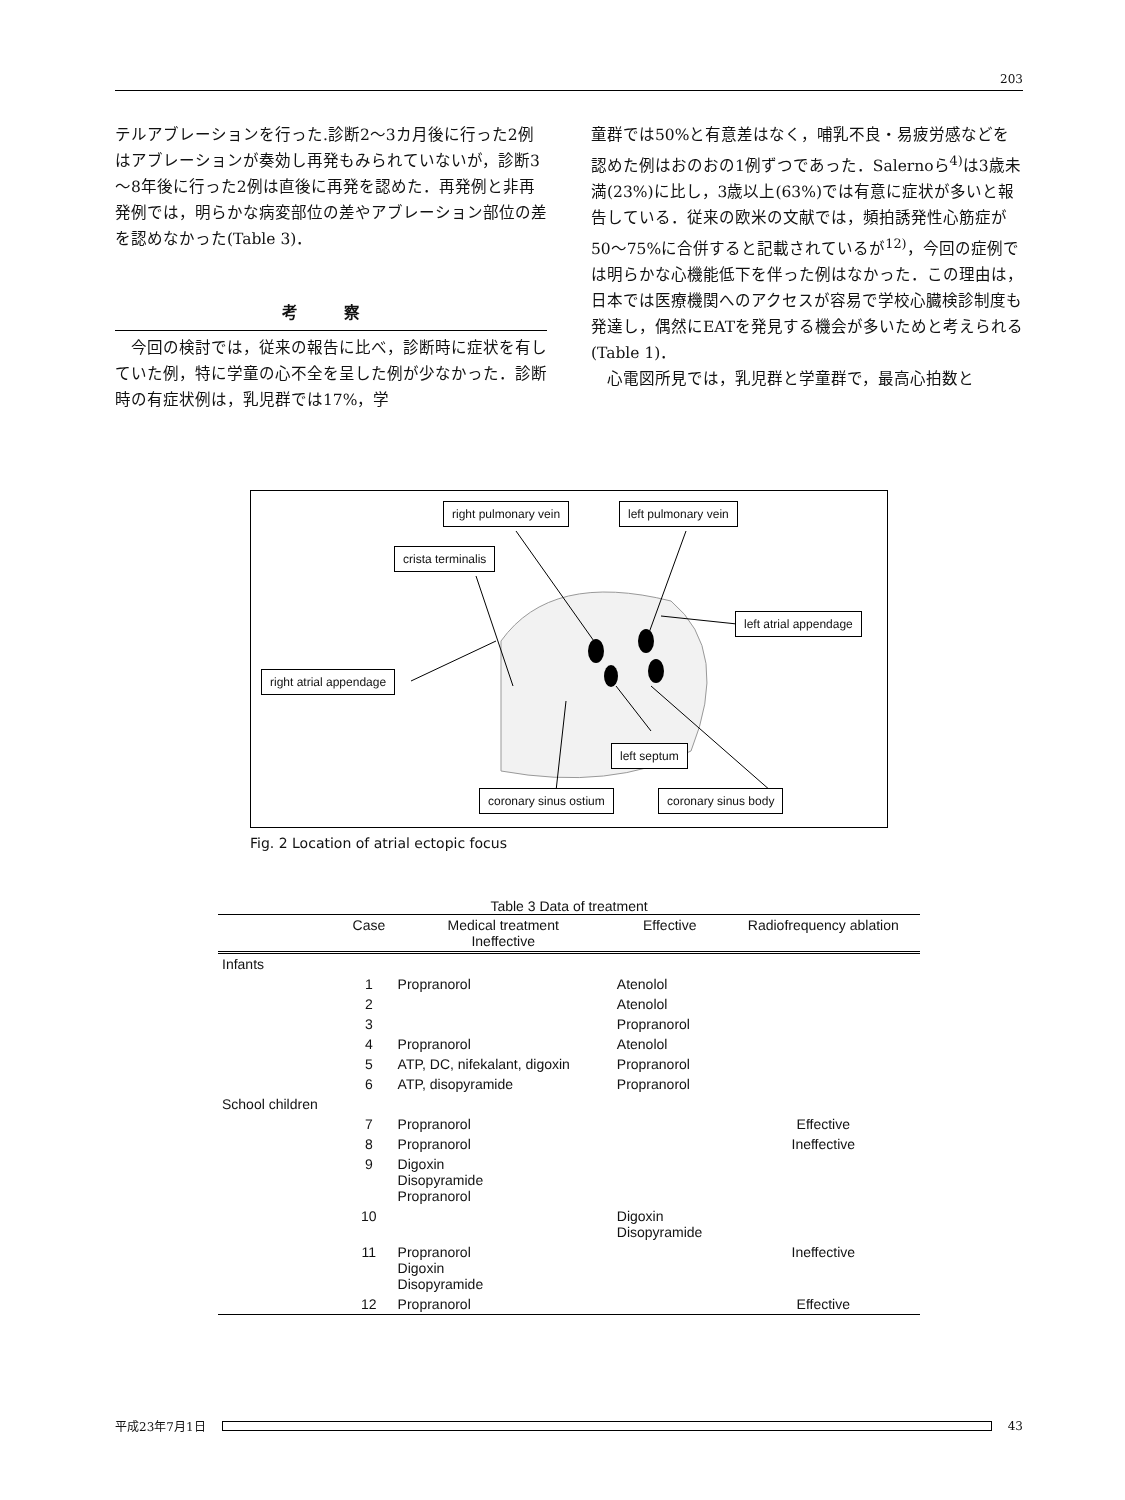203
テルアブレーションを行った.診断2～3カ月後に行った2例はアブレーションが奏効し再発もみられていないが，診断3～8年後に行った2例は直後に再発を認めた．再発例と非再発例では，明らかな病変部位の差やアブレーション部位の差を認めなかった(Table 3)．
考 察
　今回の検討では，従来の報告に比べ，診断時に症状を有していた例，特に学童の心不全を呈した例が少なかった．診断時の有症状例は，乳児群では17%，学
童群では50%と有意差はなく，哺乳不良・易疲労感などを認めた例はおのおの1例ずつであった．Salernoら<sup>4)</sup>は3歳未満(23%)に比し，3歳以上(63%)では有意に症状が多いと報告している．従来の欧米の文献では，頻拍誘発性心筋症が50～75%に合併すると記載されているが<sup>12)</sup>，今回の症例では明らかな心機能低下を伴った例はなかった．この理由は，日本では医療機関へのアクセスが容易で学校心臓検診制度も発達し，偶然にEATを発見する機会が多いためと考えられる(Table 1)．
　心電図所見では，乳児群と学童群で，最高心拍数と
right pulmonary vein left pulmonary vein
crista terminalis
left atrial appendage
right atrial appendage
left septum
coronary sinus ostium coronary sinus body
Fig. 2 Location of atrial ectopic focus
Table 3 Data of treatment
| | Case | Medical treatment Ineffective | Effective | Radiofrequency ablation |
| --- | --- | --- | --- | --- |
| Infants | | | | |
| | 1 | Propranorol | Atenolol | |
| | 2 | | Atenolol | |
| | 3 | | Propranorol | |
| | 4 | Propranorol | Atenolol | |
| | 5 | ATP, DC, nifekalant, digoxin | Propranorol | |
| | 6 | ATP, disopyramide | Propranorol | |
| School children | | | | |
| | 7 | Propranorol | | Effective |
| | 8 | Propranorol | | Ineffective |
| | 9 | Digoxin Disopyramide Propranorol | | |
| | 10 | | Digoxin Disopyramide | |
| | 11 | Propranorol Digoxin Disopyramide | | Ineffective |
| | 12 | Propranorol | | Effective |
平成23年7月1日 43